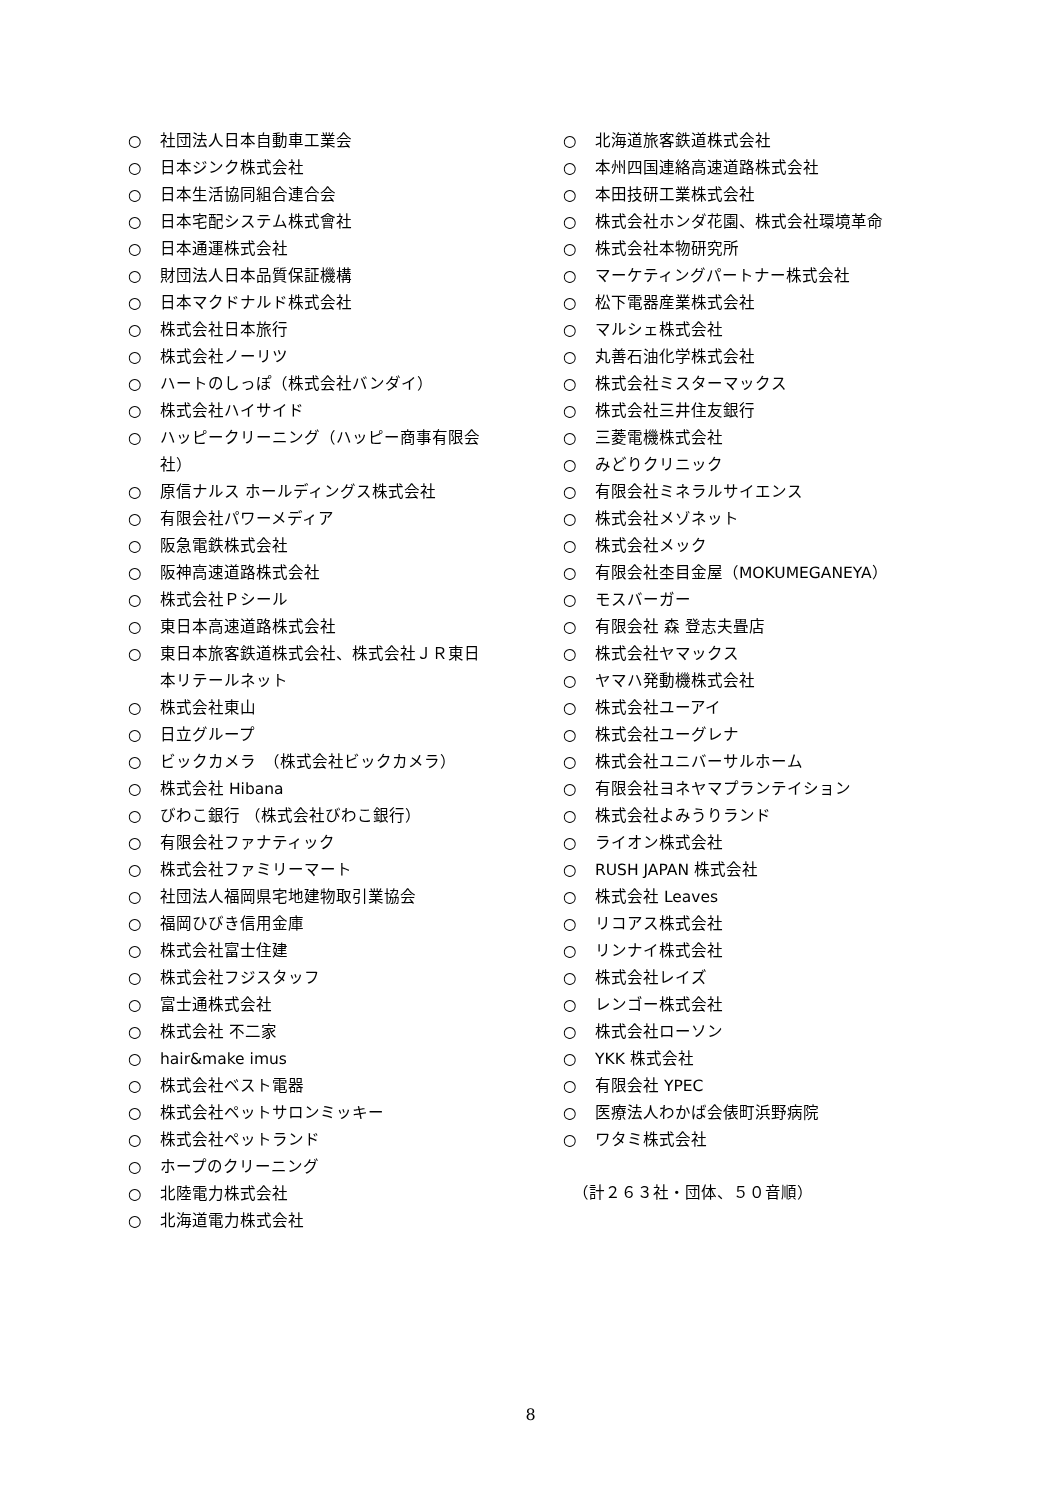○ 社団法人日本自動車工業会
○ 日本ジンク株式会社
○ 日本生活協同組合連合会
○ 日本宅配システム株式會社
○ 日本通運株式会社
○ 財団法人日本品質保証機構
○ 日本マクドナルド株式会社
○ 株式会社日本旅行
○ 株式会社ノーリツ
○ ハートのしっぽ（株式会社バンダイ）
○ 株式会社ハイサイド
○ ハッピークリーニング（ハッピー商事有限会社）
○ 原信ナルス ホールディングス株式会社
○ 有限会社パワーメディア
○ 阪急電鉄株式会社
○ 阪神高速道路株式会社
○ 株式会社Ｐシール
○ 東日本高速道路株式会社
○ 東日本旅客鉄道株式会社、株式会社ＪＲ東日本リテールネット
○ 株式会社東山
○ 日立グループ
○ ビックカメラ　（株式会社ビックカメラ）
○ 株式会社 Hibana
○ びわこ銀行 （株式会社びわこ銀行）
○ 有限会社ファナティック
○ 株式会社ファミリーマート
○ 社団法人福岡県宅地建物取引業協会
○ 福岡ひびき信用金庫
○ 株式会社富士住建
○ 株式会社フジスタッフ
○ 富士通株式会社
○ 株式会社 不二家
○ hair&make imus
○ 株式会社ベスト電器
○ 株式会社ペットサロンミッキー
○ 株式会社ペットランド
○ ホープのクリーニング
○ 北陸電力株式会社
○ 北海道電力株式会社
○ 北海道旅客鉄道株式会社
○ 本州四国連絡高速道路株式会社
○ 本田技研工業株式会社
○ 株式会社ホンダ花園、株式会社環境革命
○ 株式会社本物研究所
○ マーケティングパートナー株式会社
○ 松下電器産業株式会社
○ マルシェ株式会社
○ 丸善石油化学株式会社
○ 株式会社ミスターマックス
○ 株式会社三井住友銀行
○ 三菱電機株式会社
○ みどりクリニック
○ 有限会社ミネラルサイエンス
○ 株式会社メゾネット
○ 株式会社メック
○ 有限会社杢目金屋（MOKUMEGANEYA）
○ モスバーガー
○ 有限会社 森 登志夫畳店
○ 株式会社ヤマックス
○ ヤマハ発動機株式会社
○ 株式会社ユーアイ
○ 株式会社ユーグレナ
○ 株式会社ユニバーサルホーム
○ 有限会社ヨネヤマプランテイション
○ 株式会社よみうりランド
○ ライオン株式会社
○ RUSH JAPAN 株式会社
○ 株式会社 Leaves
○ リコアス株式会社
○ リンナイ株式会社
○ 株式会社レイズ
○ レンゴー株式会社
○ 株式会社ローソン
○ YKK 株式会社
○ 有限会社 YPEC
○ 医療法人わかば会俵町浜野病院
○ ワタミ株式会社
（計２６３社・団体、５０音順）
8